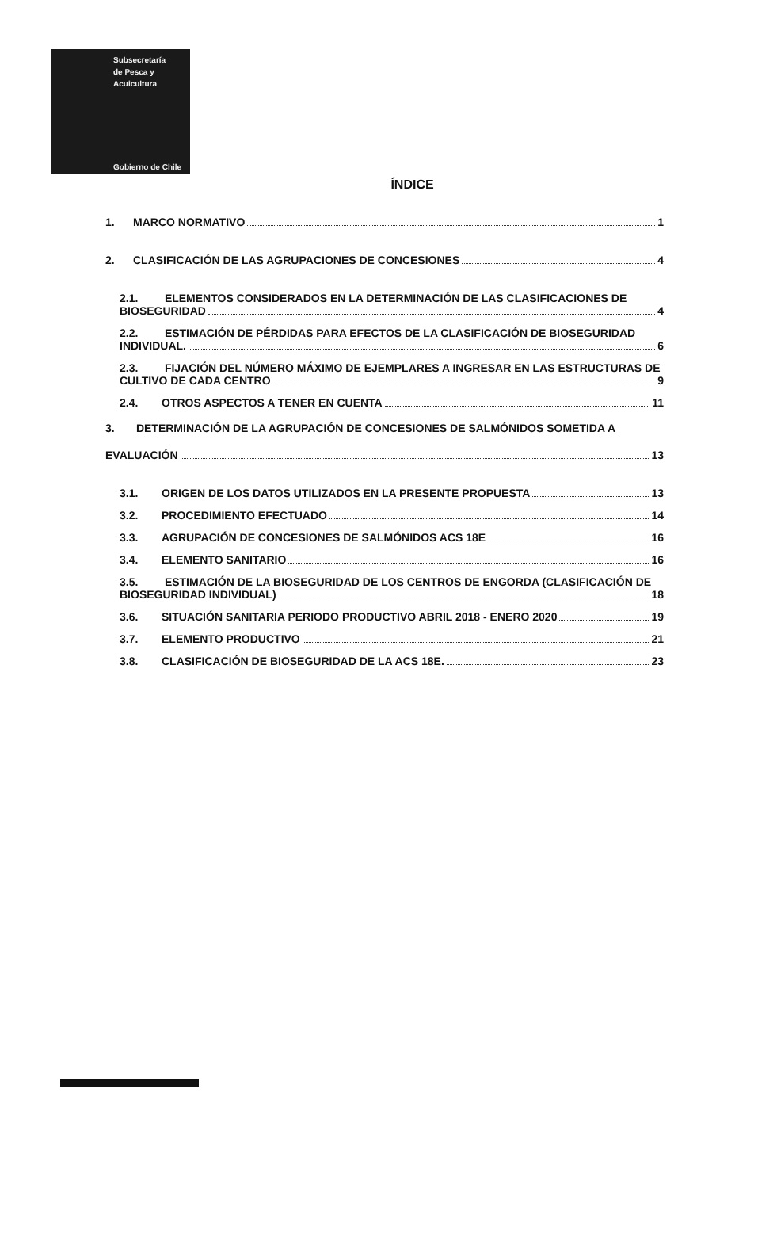Subsecretaría
de Pesca y
Acuicultura
Gobierno de Chile
ÍNDICE
1. MARCO NORMATIVO 1
2. CLASIFICACIÓN DE LAS AGRUPACIONES DE CONCESIONES 4
2.1. ELEMENTOS CONSIDERADOS EN LA DETERMINACIÓN DE LAS CLASIFICACIONES DE
BIOSEGURIDAD 4
2.2. ESTIMACIÓN DE PÉRDIDAS PARA EFECTOS DE LA CLASIFICACIÓN DE BIOSEGURIDAD
INDIVIDUAL. 6
2.3. FIJACIÓN DEL NÚMERO MÁXIMO DE EJEMPLARES A INGRESAR EN LAS ESTRUCTURAS DE
CULTIVO DE CADA CENTRO 9
2.4. OTROS ASPECTOS A TENER EN CUENTA 11
3. DETERMINACIÓN DE LA AGRUPACIÓN DE CONCESIONES DE SALMÓNIDOS SOMETIDA A
EVALUACIÓN 13
3.1. ORIGEN DE LOS DATOS UTILIZADOS EN LA PRESENTE PROPUESTA 13
3.2. PROCEDIMIENTO EFECTUADO 14
3.3. AGRUPACIÓN DE CONCESIONES DE SALMÓNIDOS ACS 18E 16
3.4. ELEMENTO SANITARIO 16
3.5. ESTIMACIÓN DE LA BIOSEGURIDAD DE LOS CENTROS DE ENGORDA (CLASIFICACIÓN DE
BIOSEGURIDAD INDIVIDUAL) 18
3.6. SITUACIÓN SANITARIA PERIODO PRODUCTIVO ABRIL 2018 - ENERO 2020 19
3.7. ELEMENTO PRODUCTIVO 21
3.8. CLASIFICACIÓN DE BIOSEGURIDAD DE LA ACS 18E. 23